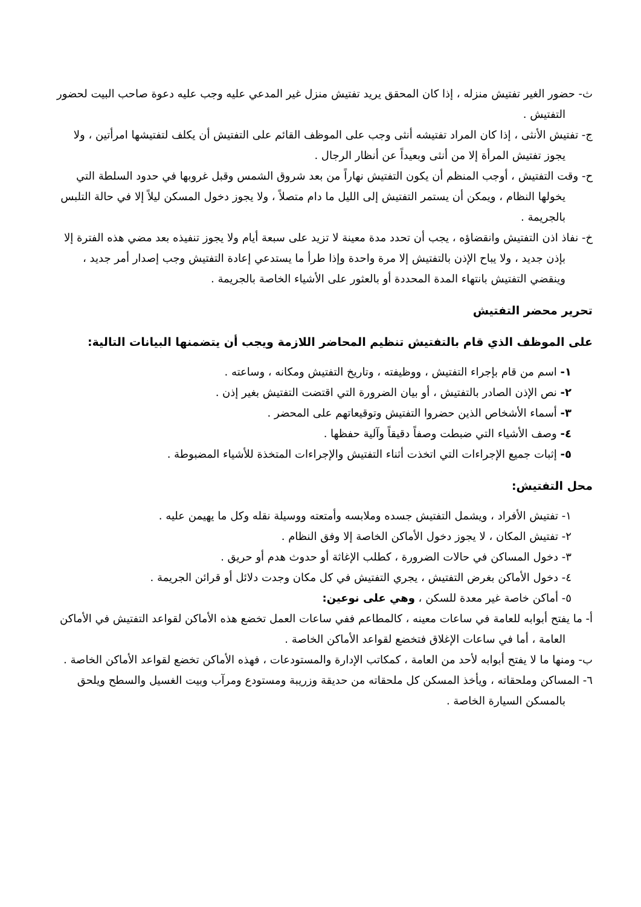ث- حضور الغير تفتيش منزله ، إذا كان المحقق يريد تفتيش منزل غير المدعي عليه وجب عليه دعوة صاحب البيت لحضور التفتيش .
ج- تفتيش الأنثى ، إذا كان المراد تفتيشه أنثى وجب على الموظف القائم على التفتيش أن يكلف لتفتيشها امرأتين ، ولا يجوز تفتيش المرأة إلا من أنثى وبعيداً عن أنظار الرجال .
ح- وقت التفتيش ، أوجب المنظم أن يكون التفتيش نهاراً من بعد شروق الشمس وقبل غروبها في حدود السلطة التي يخولها النظام ، ويمكن أن يستمر التفتيش إلى الليل ما دام متصلاً ، ولا يجوز دخول المسكن ليلاً إلا في حالة التلبس بالجريمة .
خ- نفاذ اذن التفتيش وانقضاؤه ، يجب أن تحدد مدة معينة لا تزيد على سبعة أيام ولا يجوز تنفيذه بعد مضي هذه الفترة إلا بإذن جديد ، ولا يباح الإذن بالتفتيش إلا مرة واحدة وإذا طرأ ما يستدعي إعادة التفتيش وجب إصدار أمر جديد ، وينقضي التفتيش بانتهاء المدة المحددة أو بالعثور على الأشياء الخاصة بالجريمة .
تحرير محضر التفتيش
على الموظف الذي قام بالتفتيش تنظيم المحاضر اللازمة ويجب أن يتضمنها البيانات التالية:
١- اسم من قام بإجراء التفتيش ، ووظيفته ، وتاريخ التفتيش ومكانه ، وساعته .
٢- نص الإذن الصادر بالتفتيش ، أو بيان الضرورة التي اقتضت التفتيش بغير إذن .
٣- أسماء الأشخاص الذين حضروا التفتيش وتوقيعاتهم على المحضر .
٤- وصف الأشياء التي ضبطت وصفاً دقيقاً وآلية حفظها .
٥- إثبات جميع الإجراءات التي اتخذت أثناء التفتيش والإجراءات المتخذة للأشياء المضبوطة .
محل التفتيش:
١- تفتيش الأفراد ، ويشمل التفتيش جسده وملابسه وأمتعته ووسيلة نقله وكل ما يهيمن عليه .
٢- تفتيش المكان ، لا يجوز دخول الأماكن الخاصة إلا وفق النظام .
٣- دخول المساكن في حالات الضرورة ، كطلب الإغاثة أو حدوث هدم أو حريق .
٤- دخول الأماكن بغرض التفتيش ، يجري التفتيش في كل مكان وجدت دلائل أو قرائن الجريمة .
٥- أماكن خاصة غير معدة للسكن ، وهي على نوعين:
أ- ما يفتح أبوابه للعامة في ساعات معينه ، كالمطاعم ففي ساعات العمل تخضع هذه الأماكن لقواعد التفتيش في الأماكن العامة ، أما في ساعات الإغلاق فتخضع لقواعد الأماكن الخاصة .
ب- ومنها ما لا يفتح أبوابه لأحد من العامة ، كمكاتب الإدارة والمستودعات ، فهذه الأماكن تخضع لقواعد الأماكن الخاصة .
٦- المساكن وملحقاته ، ويأخذ المسكن كل ملحقاته من حديقة وزريبة ومستودع ومرآب وبيت الغسيل والسطح ويلحق بالمسكن السيارة الخاصة .